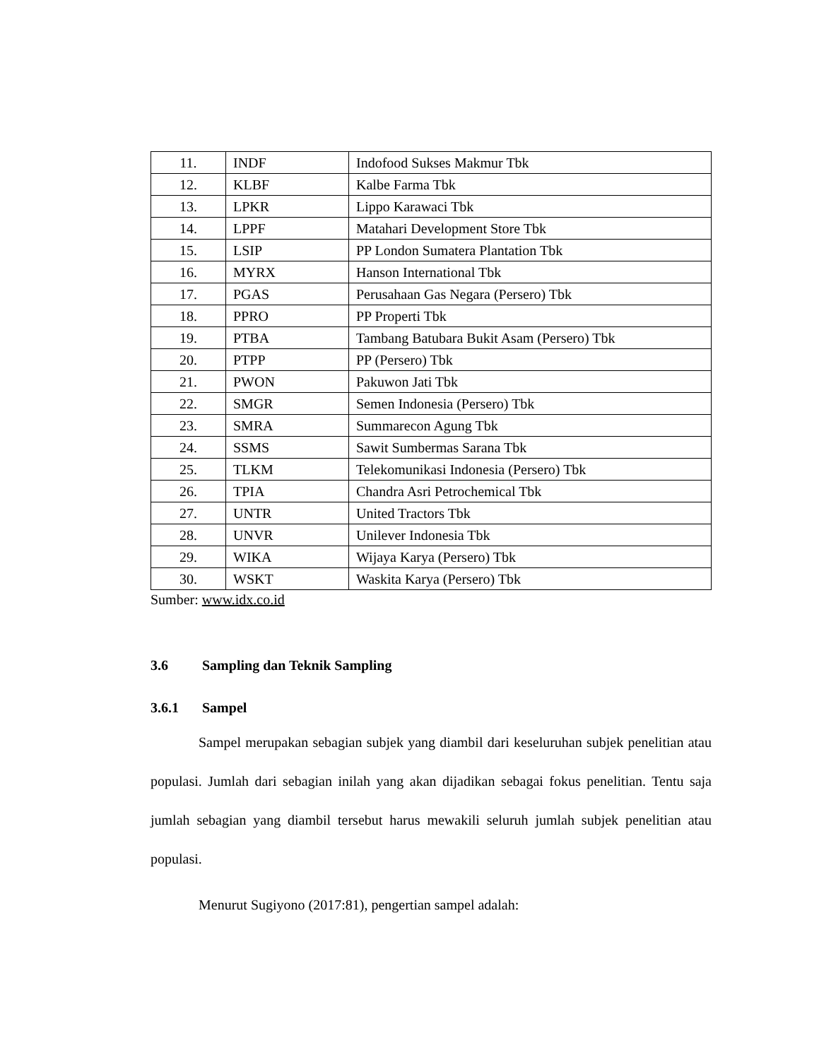| 11. | INDF | Indofood Sukses Makmur Tbk |
| 12. | KLBF | Kalbe Farma Tbk |
| 13. | LPKR | Lippo Karawaci Tbk |
| 14. | LPPF | Matahari Development Store Tbk |
| 15. | LSIP | PP London Sumatera Plantation Tbk |
| 16. | MYRX | Hanson International Tbk |
| 17. | PGAS | Perusahaan Gas Negara (Persero) Tbk |
| 18. | PPRO | PP Properti Tbk |
| 19. | PTBA | Tambang Batubara Bukit Asam (Persero) Tbk |
| 20. | PTPP | PP (Persero) Tbk |
| 21. | PWON | Pakuwon Jati Tbk |
| 22. | SMGR | Semen Indonesia (Persero) Tbk |
| 23. | SMRA | Summarecon Agung Tbk |
| 24. | SSMS | Sawit Sumbermas Sarana Tbk |
| 25. | TLKM | Telekomunikasi Indonesia (Persero) Tbk |
| 26. | TPIA | Chandra Asri Petrochemical Tbk |
| 27. | UNTR | United Tractors Tbk |
| 28. | UNVR | Unilever Indonesia Tbk |
| 29. | WIKA | Wijaya Karya (Persero) Tbk |
| 30. | WSKT | Waskita Karya (Persero) Tbk |
Sumber: www.idx.co.id
3.6 Sampling dan Teknik Sampling
3.6.1 Sampel
Sampel merupakan sebagian subjek yang diambil dari keseluruhan subjek penelitian atau populasi. Jumlah dari sebagian inilah yang akan dijadikan sebagai fokus penelitian. Tentu saja jumlah sebagian yang diambil tersebut harus mewakili seluruh jumlah subjek penelitian atau populasi.
Menurut Sugiyono (2017:81), pengertian sampel adalah: